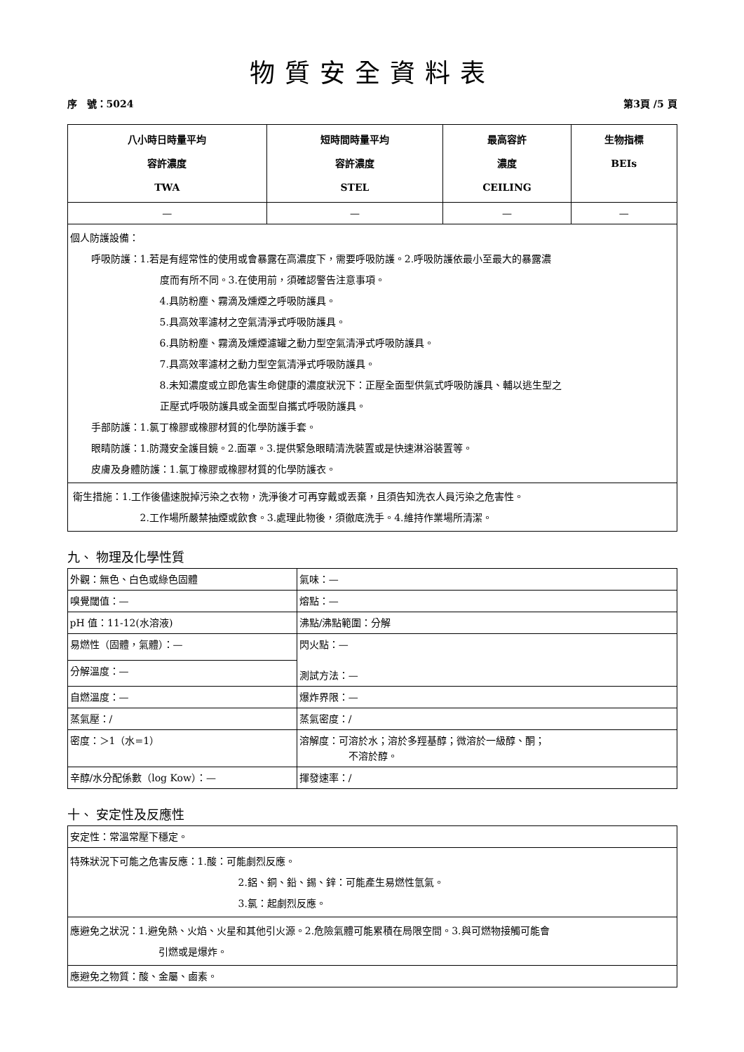物質安全資料表
序　號：5024 第3頁 /5 頁
| 八小時日時量平均 容許濃度 TWA | 短時間時量平均 容許濃度 STEL | 最高容許 濃度 CEILING | 生物指標 BEIs |
| --- | --- | --- | --- |
| — | — | — | — |
| 個人防護設備： 呼吸防護：1.若是有經常性的使用或會暴露在高濃度下，需要呼吸防護。2.呼吸防護依最小至最大的暴露濃 度而有所不同。3.在使用前，須確認警告注意事項。 4.具防粉塵、霧滴及燻煙之呼吸防護具。 5.具高效率濾材之空氣清淨式呼吸防護具。 6.具防粉塵、霧滴及燻煙濾罐之動力型空氣清淨式呼吸防護具。 7.具高效率濾材之動力型空氣清淨式呼吸防護具。 8.未知濃度或立即危害生命健康的濃度狀況下：正壓全面型供氣式呼吸防護具、輔以逃生型之 正壓式呼吸防護具或全面型自攜式呼吸防護具。 手部防護：1.氯丁橡膠或橡膠材質的化學防護手套。 眼睛防護：1.防濺安全護目鏡。2.面罩。3.提供緊急眼睛清洗裝置或是快速淋浴裝置等。 皮膚及身體防護：1.氯丁橡膠或橡膠材質的化學防護衣。 | | | |
| 衛生措施：1.工作後儘速脫掉污染之衣物，洗淨後才可再穿戴或丟棄，且須告知洗衣人員污染之危害性。 2.工作場所嚴禁抽煙或飲食。3.處理此物後，須徹底洗手。4.維持作業場所清潔。 | | | |
九、 物理及化學性質
| 外觀：無色、白色或綠色固體 | 氣味：— |
| 嗅覺閾值：— | 熔點：— |
| pH 值：11-12(水溶液) | 沸點/沸點範圍：分解 |
| 易燃性（固體，氣體）：— | 閃火點：— 測試方法：— |
| 分解溫度：— | |
| 自燃溫度：— | 爆炸界限：— |
| 蒸氣壓：/ | 蒸氣密度：/ |
| 密度：＞1（水=1） | 溶解度：可溶於水；溶於多羥基醇；微溶於一級醇、酮； 不溶於醇。 |
| 辛醇/水分配係數（log Kow）：— | 揮發速率：/ |
十、 安定性及反應性
| 安定性：常溫常壓下穩定。 |
| 特殊狀況下可能之危害反應：1.酸：可能劇烈反應。 2.鋁、銅、鉛、錫、鋅：可能產生易燃性氫氣。 3.氯：起劇烈反應。 |
| 應避免之狀況：1.避免熱、火焰、火星和其他引火源。2.危險氣體可能累積在局限空間。3.與可燃物接觸可能會 引燃或是爆炸。 |
| 應避免之物質：酸、金屬、鹵素。 |